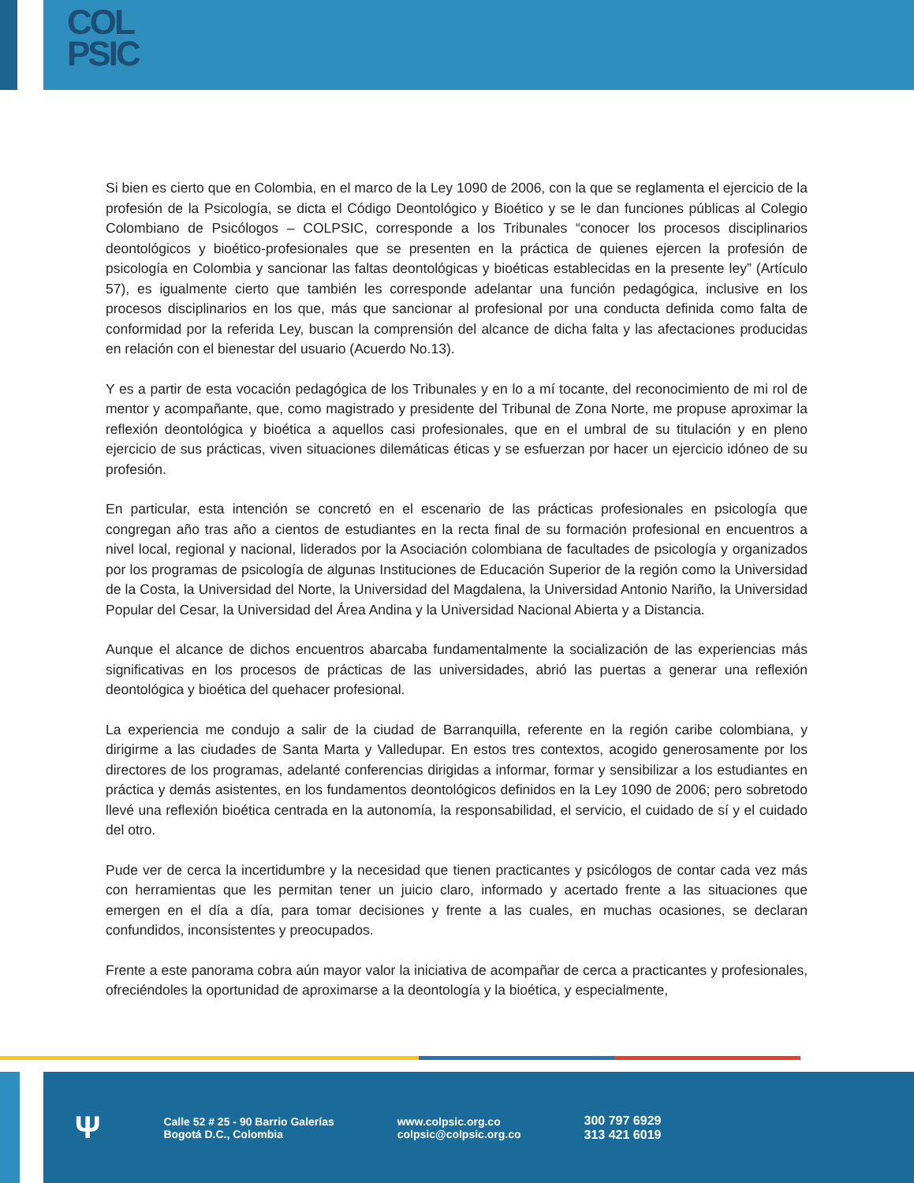COL
PSIC
Si bien es cierto que en Colombia, en el marco de la Ley 1090 de 2006, con la que se reglamenta el ejercicio de la profesión de la Psicología, se dicta el Código Deontológico y Bioético y se le dan funciones públicas al Colegio Colombiano de Psicólogos – COLPSIC, corresponde a los Tribunales “conocer los procesos disciplinarios deontológicos y bioético-profesionales que se presenten en la práctica de quienes ejercen la profesión de psicología en Colombia y sancionar las faltas deontológicas y bioéticas establecidas en la presente ley” (Artículo 57), es igualmente cierto que también les corresponde adelantar una función pedagógica, inclusive en los procesos disciplinarios en los que, más que sancionar al profesional por una conducta definida como falta de conformidad por la referida Ley, buscan la comprensión del alcance de dicha falta y las afectaciones producidas en relación con el bienestar del usuario (Acuerdo No.13).
Y es a partir de esta vocación pedagógica de los Tribunales y en lo a mí tocante, del reconocimiento de mi rol de mentor y acompañante, que, como magistrado y presidente del Tribunal de Zona Norte, me propuse aproximar la reflexión deontológica y bioética a aquellos casi profesionales, que en el umbral de su titulación y en pleno ejercicio de sus prácticas, viven situaciones dilemáticas éticas y se esfuerzan por hacer un ejercicio idóneo de su profesión.
En particular, esta intención se concretó en el escenario de las prácticas profesionales en psicología que congregan año tras año a cientos de estudiantes en la recta final de su formación profesional en encuentros a nivel local, regional y nacional, liderados por la Asociación colombiana de facultades de psicología y organizados por los programas de psicología de algunas Instituciones de Educación Superior de la región como la Universidad de la Costa, la Universidad del Norte, la Universidad del Magdalena, la Universidad Antonio Nariño, la Universidad Popular del Cesar, la Universidad del Área Andina y la Universidad Nacional Abierta y a Distancia.
Aunque el alcance de dichos encuentros abarcaba fundamentalmente la socialización de las experiencias más significativas en los procesos de prácticas de las universidades, abrió las puertas a generar una reflexión deontológica y bioética del quehacer profesional.
La experiencia me condujo a salir de la ciudad de Barranquilla, referente en la región caribe colombiana, y dirigirme a las ciudades de Santa Marta y Valledupar. En estos tres contextos, acogido generosamente por los directores de los programas, adelanté conferencias dirigidas a informar, formar y sensibilizar a los estudiantes en práctica y demás asistentes, en los fundamentos deontológicos definidos en la Ley 1090 de 2006; pero sobretodo llevé una reflexión bioética centrada en la autonomía, la responsabilidad, el servicio, el cuidado de sí y el cuidado del otro.
Pude ver de cerca la incertidumbre y la necesidad que tienen practicantes y psicólogos de contar cada vez más con herramientas que les permitan tener un juicio claro, informado y acertado frente a las situaciones que emergen en el día a día, para tomar decisiones y frente a las cuales, en muchas ocasiones, se declaran confundidos, inconsistentes y preocupados.
Frente a este panorama cobra aún mayor valor la iniciativa de acompañar de cerca a practicantes y profesionales, ofreciéndoles la oportunidad de aproximarse a la deontología y la bioética, y especialmente,
Ψ
Calle 52 # 25 - 90 Barrio Galerías
Bogotá D.C., Colombia
www.colpsic.org.co
colpsic@colpsic.org.co
300 797 6929
313 421 6019